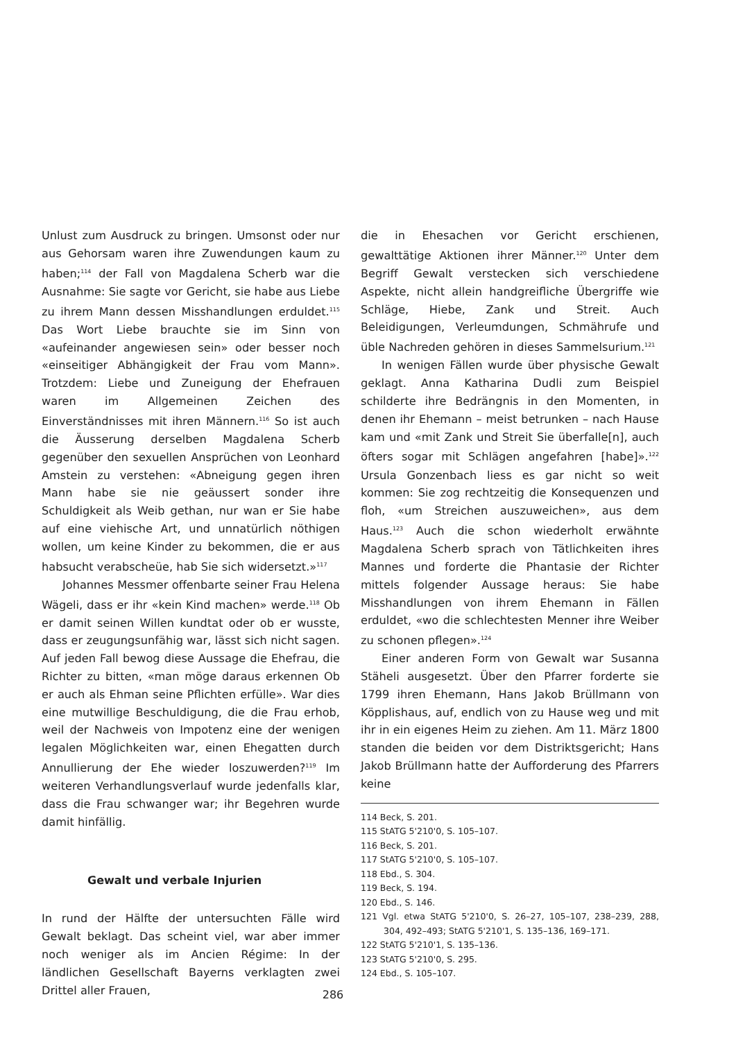Unlust zum Ausdruck zu bringen. Umsonst oder nur aus Gehorsam waren ihre Zuwendungen kaum zu haben;<sup>114</sup> der Fall von Magdalena Scherb war die Ausnahme: Sie sagte vor Gericht, sie habe aus Liebe zu ihrem Mann dessen Misshandlungen erduldet.<sup>115</sup> Das Wort Liebe brauchte sie im Sinn von «aufeinander angewiesen sein» oder besser noch «einseitiger Abhängigkeit der Frau vom Mann». Trotzdem: Liebe und Zuneigung der Ehefrauen waren im Allgemeinen Zeichen des Einverständnisses mit ihren Männern.<sup>116</sup> So ist auch die Äusserung derselben Magdalena Scherb gegenüber den sexuellen Ansprüchen von Leonhard Amstein zu verstehen: «Abneigung gegen ihren Mann habe sie nie geäussert sonder ihre Schuldigkeit als Weib gethan, nur wan er Sie habe auf eine viehische Art, und unnatürlich nöthigen wollen, um keine Kinder zu bekommen, die er aus habsucht verabscheüe, hab Sie sich widersetzt.»<sup>117</sup>
Johannes Messmer offenbarte seiner Frau Helena Wägeli, dass er ihr «kein Kind machen» werde.<sup>118</sup> Ob er damit seinen Willen kundtat oder ob er wusste, dass er zeugungsunfähig war, lässt sich nicht sagen. Auf jeden Fall bewog diese Aussage die Ehefrau, die Richter zu bitten, «man möge daraus erkennen Ob er auch als Ehman seine Pflichten erfülle». War dies eine mutwillige Beschuldigung, die die Frau erhob, weil der Nachweis von Impotenz eine der wenigen legalen Möglichkeiten war, einen Ehegatten durch Annullierung der Ehe wieder loszuwerden?<sup>119</sup> Im weiteren Verhandlungsverlauf wurde jedenfalls klar, dass die Frau schwanger war; ihr Begehren wurde damit hinfällig.
Gewalt und verbale Injurien
In rund der Hälfte der untersuchten Fälle wird Gewalt beklagt. Das scheint viel, war aber immer noch weniger als im Ancien Régime: In der ländlichen Gesellschaft Bayerns verklagten zwei Drittel aller Frauen,
die in Ehesachen vor Gericht erschienen, gewalttätige Aktionen ihrer Männer.<sup>120</sup> Unter dem Begriff Gewalt verstecken sich verschiedene Aspekte, nicht allein handgreifliche Übergriffe wie Schläge, Hiebe, Zank und Streit. Auch Beleidigungen, Verleumdungen, Schmährufe und üble Nachreden gehören in dieses Sammelsurium.<sup>121</sup>
In wenigen Fällen wurde über physische Gewalt geklagt. Anna Katharina Dudli zum Beispiel schilderte ihre Bedrängnis in den Momenten, in denen ihr Ehemann – meist betrunken – nach Hause kam und «mit Zank und Streit Sie überfalle[n], auch öfters sogar mit Schlägen angefahren [habe]».<sup>122</sup> Ursula Gonzenbach liess es gar nicht so weit kommen: Sie zog rechtzeitig die Konsequenzen und floh, «um Streichen auszuweichen», aus dem Haus.<sup>123</sup> Auch die schon wiederholt erwähnte Magdalena Scherb sprach von Tätlichkeiten ihres Mannes und forderte die Phantasie der Richter mittels folgender Aussage heraus: Sie habe Misshandlungen von ihrem Ehemann in Fällen erduldet, «wo die schlechtesten Menner ihre Weiber zu schonen pflegen».<sup>124</sup>
Einer anderen Form von Gewalt war Susanna Stäheli ausgesetzt. Über den Pfarrer forderte sie 1799 ihren Ehemann, Hans Jakob Brüllmann von Köpplishaus, auf, endlich von zu Hause weg und mit ihr in ein eigenes Heim zu ziehen. Am 11. März 1800 standen die beiden vor dem Distriktsgericht; Hans Jakob Brüllmann hatte der Aufforderung des Pfarrers keine
114 Beck, S. 201.
115 StATG 5'210'0, S. 105–107.
116 Beck, S. 201.
117 StATG 5'210'0, S. 105–107.
118 Ebd., S. 304.
119 Beck, S. 194.
120 Ebd., S. 146.
121 Vgl. etwa StATG 5'210'0, S. 26–27, 105–107, 238–239, 288, 304, 492–493; StATG 5'210'1, S. 135–136, 169–171.
122 StATG 5'210'1, S. 135–136.
123 StATG 5'210'0, S. 295.
124 Ebd., S. 105–107.
286